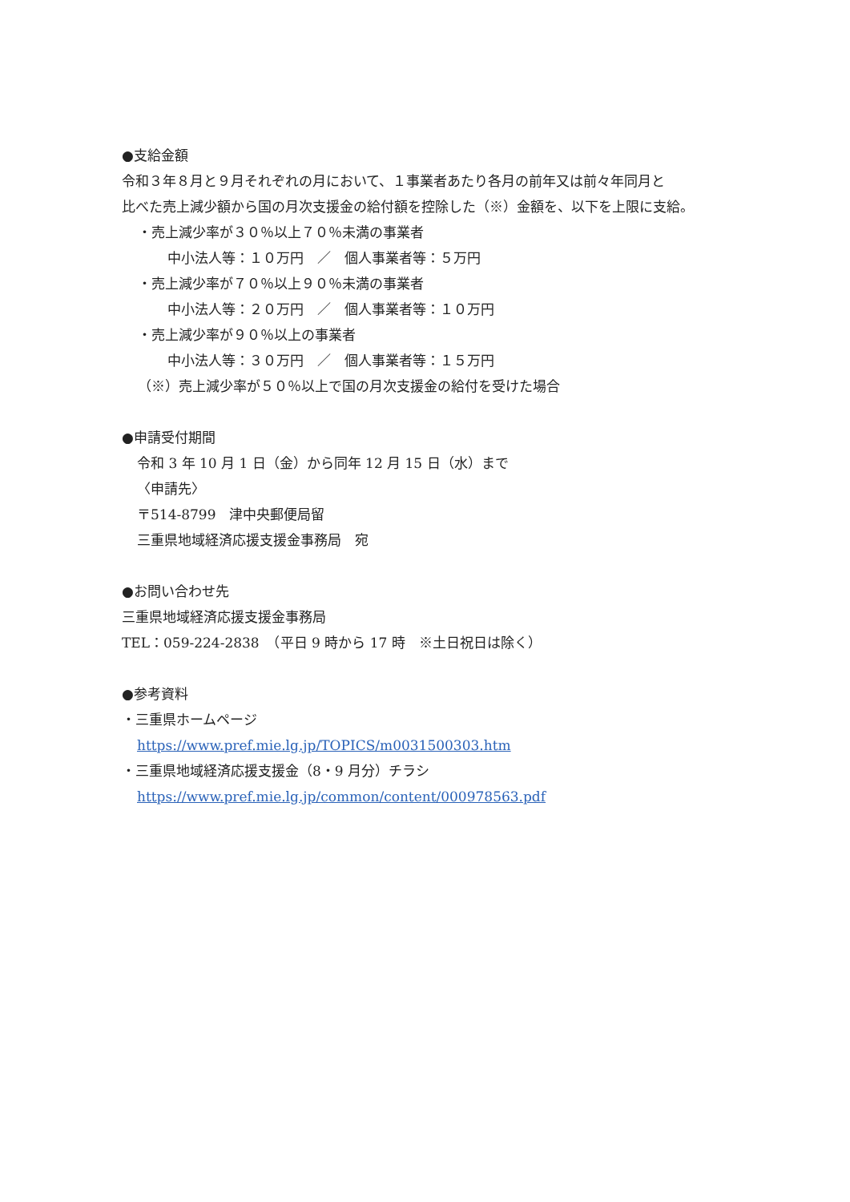●支給金額
令和３年８月と９月それぞれの月において、１事業者あたり各月の前年又は前々年同月と
比べた売上減少額から国の月次支援金の給付額を控除した（※）金額を、以下を上限に支給。
・売上減少率が３０％以上７０％未満の事業者
中小法人等：１０万円　／　個人事業者等：５万円
・売上減少率が７０％以上９０％未満の事業者
中小法人等：２０万円　／　個人事業者等：１０万円
・売上減少率が９０％以上の事業者
中小法人等：３０万円　／　個人事業者等：１５万円
（※）売上減少率が５０％以上で国の月次支援金の給付を受けた場合
●申請受付期間
令和 3 年 10 月 1 日（金）から同年 12 月 15 日（水）まで
〈申請先〉
〒514-8799　津中央郵便局留
三重県地域経済応援支援金事務局　宛
●お問い合わせ先
三重県地域経済応援支援金事務局
TEL：059-224-2838　（平日 9 時から 17 時　※土日祝日は除く）
●参考資料
・三重県ホームページ
https://www.pref.mie.lg.jp/TOPICS/m0031500303.htm
・三重県地域経済応援支援金（8・9 月分）チラシ
https://www.pref.mie.lg.jp/common/content/000978563.pdf